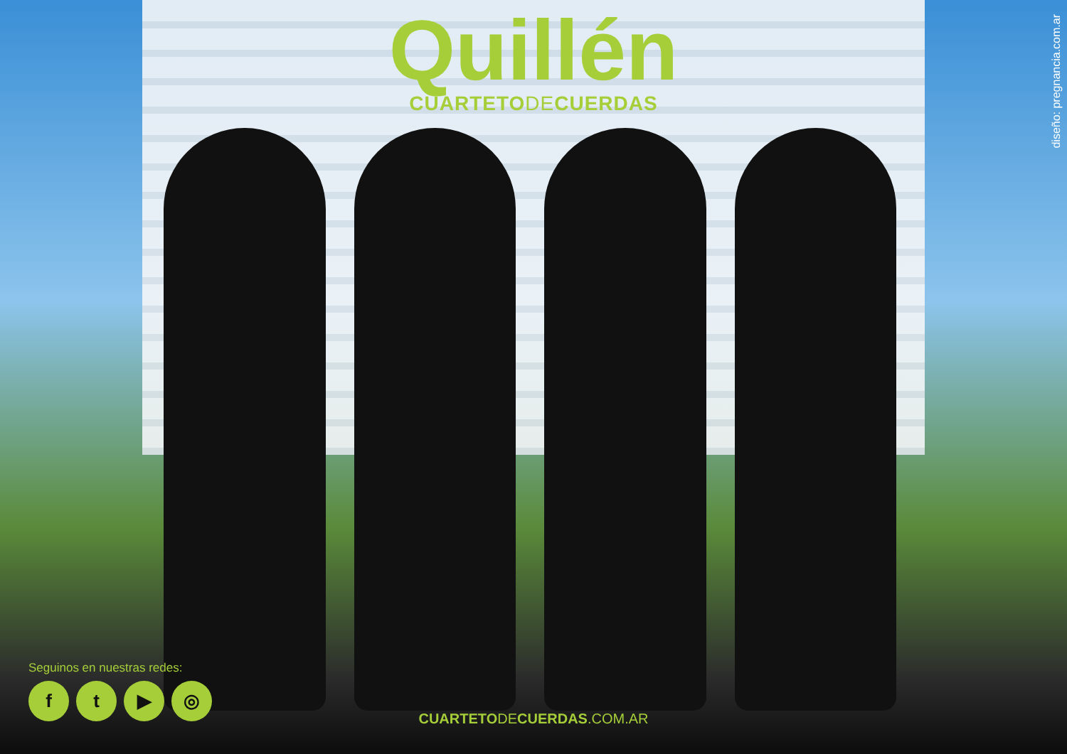Quillén
CUARTETO DE CUERDAS
diseño: pregnancia.com.ar
Seguinos en nuestras redes:
ft ▶ ◎
CUARTETODECUERDAS.COM.AR